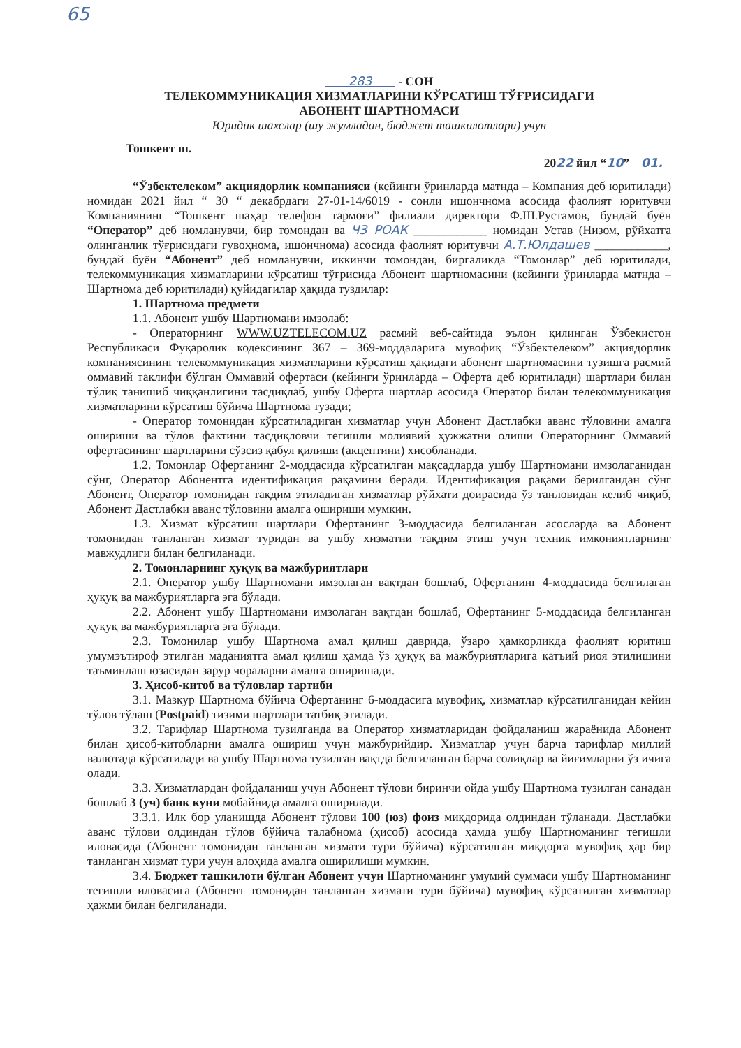65
283 - СОН
ТЕЛЕКОММУНИКАЦИЯ ХИЗМАТЛАРИНИ КЎРСАТИШ ТЎҒРИСИДАГИ
АБОНЕНТ ШАРТНОМАСИ
Юридик шахслар (шу жумладан, бюджет ташкилотлари) учун
Тошкент ш.
2022 йил “10” 01.
“Ўзбектелеком” акциядорлик компанияси (кейинги ўринларда матнда – Компания деб юритилади) номидан 2021 йил “ 30 “ декабрдаги 27-01-14/6019 - сонли ишончнома асосида фаолият юритувчи Компаниянинг “Тошкент шаҳар телефон тармоғи” филиали директори Ф.Ш.Рустамов, бундай буён “Оператор” деб номланувчи, бир томондан ва ЧЗ РОАК ____________ номидан Устав (Низом, рўйхатга олинганлик тўғрисидаги гувоҳнома, ишончнома) асосида фаолият юритувчи А.Т.Юлдашев ____________, бундай буён “Абонент” деб номланувчи, иккинчи томондан, биргаликда “Томонлар” деб юритилади, телекоммуникация хизматларини кўрсатиш тўғрисида Абонент шартномасини (кейинги ўринларда матнда – Шартнома деб юритилади) қуйидагилар ҳақида туздилар:
1. Шартнома предмети
1.1. Абонент ушбу Шартномани имзолаб:
- Операторнинг WWW.UZTELECOM.UZ расмий веб-сайтида эълон қилинган Ўзбекистон Республикаси Фуқаролик кодексининг 367 – 369-моддаларига мувофиқ “Ўзбектелеком” акциядорлик компаниясининг телекоммуникация хизматларини кўрсатиш ҳақидаги абонент шартномасини тузишга расмий оммавий таклифи бўлган Оммавий офертаси (кейинги ўринларда – Оферта деб юритилади) шартлари билан тўлиқ танишиб чиққанлигини тасдиқлаб, ушбу Оферта шартлар асосида Оператор билан телекоммуникация хизматларини кўрсатиш бўйича Шартнома тузади;
- Оператор томонидан кўрсатиладиган хизматлар учун Абонент Дастлабки аванс тўловини амалга ошириши ва тўлов фактини тасдиқловчи тегишли молиявий ҳужжатни олиши Операторнинг Оммавий офертасининг шартларини сўзсиз қабул қилиши (акцептини) хисобланади.
1.2. Томонлар Офертанинг 2-моддасида кўрсатилган мақсадларда ушбу Шартномани имзолаганидан сўнг, Оператор Абонентга идентификация рақамини беради. Идентификация рақами берилгандан сўнг Абонент, Оператор томонидан тақдим этиладиган хизматлар рўйхати доирасида ўз танловидан келиб чиқиб, Абонент Дастлабки аванс тўловини амалга ошириши мумкин.
1.3. Хизмат кўрсатиш шартлари Офертанинг 3-моддасида белгиланган асосларда ва Абонент томонидан танланган хизмат туридан ва ушбу хизматни тақдим этиш учун техник имкониятларнинг мавжудлиги билан белгиланади.
2. Томонларнинг ҳуқуқ ва мажбуриятлари
2.1. Оператор ушбу Шартномани имзолаган вақтдан бошлаб, Офертанинг 4-моддасида белгилаган ҳуқуқ ва мажбуриятларга эга бўлади.
2.2. Абонент ушбу Шартномани имзолаган вақтдан бошлаб, Офертанинг 5-моддасида белгиланган ҳуқуқ ва мажбуриятларга эга бўлади.
2.3. Томонилар ушбу Шартнома амал қилиш даврида, ўзаро ҳамкорликда фаолият юритиш умумэътироф этилган маданиятга амал қилиш ҳамда ўз ҳуқуқ ва мажбуриятларига қатъий риоя этилишини таъминлаш юзасидан зарур чораларни амалга оширишади.
3. Ҳисоб-китоб ва тўловлар тартиби
3.1. Мазкур Шартнома бўйича Офертанинг 6-моддасига мувофиқ, хизматлар кўрсатилганидан кейин тўлов тўлаш (Postpaid) тизими шартлари татбиқ этилади.
3.2. Тарифлар Шартнома тузилганда ва Оператор хизматларидан фойдаланиш жараёнида Абонент билан ҳисоб-китобларни амалга ошириш учун мажбурийдир. Хизматлар учун барча тарифлар миллий валютада кўрсатилади ва ушбу Шартнома тузилган вақтда белгиланган барча солиқлар ва йиғимларни ўз ичига олади.
3.3. Хизматлардан фойдаланиш учун Абонент тўлови биринчи ойда ушбу Шартнома тузилган санадан бошлаб 3 (уч) банк куни мобайнида амалга оширилади.
3.3.1. Илк бор уланишда Абонент тўлови 100 (юз) фоиз миқдорида олдиндан тўланади. Дастлабки аванс тўлови олдиндан тўлов бўйича талабнома (ҳисоб) асосида ҳамда ушбу Шартноманинг тегишли иловасида (Абонент томонидан танланган хизмати тури бўйича) кўрсатилган миқдорга мувофиқ ҳар бир танланган хизмат тури учун алоҳида амалга оширилиши мумкин.
3.4. Бюджет ташкилоти бўлган Абонент учун Шартноманинг умумий суммаси ушбу Шартноманинг тегишли иловасига (Абонент томонидан танланган хизмати тури бўйича) мувофиқ кўрсатилган хизматлар ҳажми билан белгиланади.